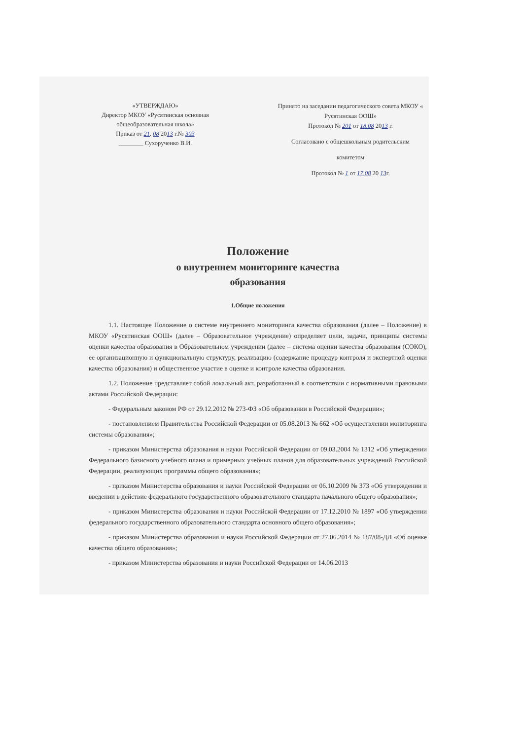«УТВЕРЖДАЮ»
Директор МКОУ «Русятинская основная общеобразовательная школа»
Приказ от 21. 08 2013 г.№ 303
________ Сухорученко В.И.
Принято на заседании педагогического совета МКОУ « Русятинская ООШ»
Протокол № 201 от 18.08 2013 г.
Согласовано с общешкольным родительским
комитетом
Протокол № 1 от 17.08 20 13г.
Положение
о внутреннем мониторинге качества
образования
1.Общие положения
1.1. Настоящее Положение о системе внутреннего мониторинга качества образования (далее – Положение) в МКОУ «Русятинская ООШ» (далее – Образовательное учреждение) определяет цели, задачи, принципы системы оценки качества образования в Образовательном учреждении (далее – система оценки качества образования (СОКО), ее организационную и функциональную структуру, реализацию (содержание процедур контроля и экспертной оценки качества образования) и общественное участие в оценке и контроле качества образования.
1.2. Положение представляет собой локальный акт, разработанный в соответствии с нормативными правовыми актами Российской Федерации:
- Федеральным законом РФ от 29.12.2012 № 273-ФЗ «Об образовании в Российской Федерации»;
- постановлением Правительства Российской Федерации от 05.08.2013 № 662 «Об осуществлении мониторинга системы образования»;
- приказом Министерства образования и науки Российской Федерации от 09.03.2004 № 1312 «Об утверждении Федерального базисного учебного плана и примерных учебных планов для образовательных учреждений Российской Федерации, реализующих программы общего образования»;
- приказом Министерства образования и науки Российской Федерации от 06.10.2009 № 373 «Об утверждении и введении в действие федерального государственного образовательного стандарта начального общего образования»;
- приказом Министерства образования и науки Российской Федерации от 17.12.2010 № 1897 «Об утверждении федерального государственного образовательного стандарта основного общего образования»;
- приказом Министерства образования и науки Российской Федерации от 27.06.2014 № 187/08-ДЛ «Об оценке качества общего образования»;
- приказом Министерства образования и науки Российской Федерации от 14.06.2013